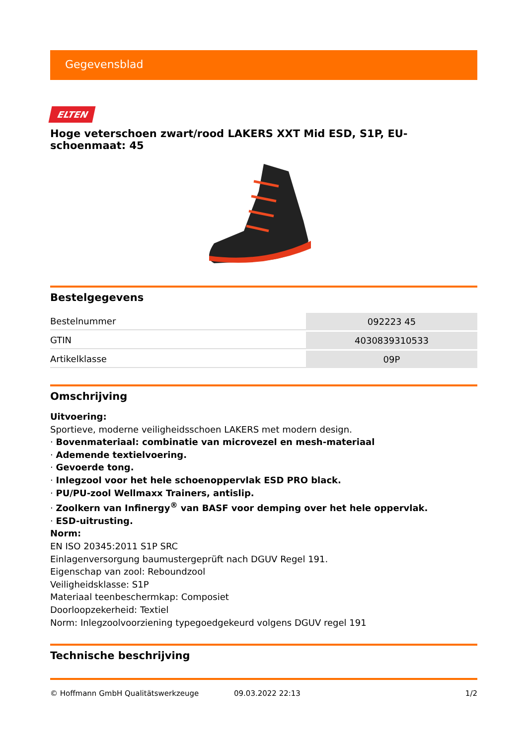Gegevensblad
ELTEN
Hoge veterschoen zwart/rood LAKERS XXT Mid ESD, S1P, EU-schoenmaat: 45
Bestelgegevens
| Bestelnummer | 092223 45 |
| GTIN | 4030839310533 |
| Artikelklasse | 09P |
Omschrijving
Uitvoering:
Sportieve, moderne veiligheidsschoen LAKERS met modern design.
· Bovenmateriaal: combinatie van microvezel en mesh-materiaal
· Ademende textielvoering.
· Gevoerde tong.
· Inlegzool voor het hele schoenoppervlak ESD PRO black.
· PU/PU-zool Wellmaxx Trainers, antislip.
· Zoolkern van Infinergy<sup>®</sup> van BASF voor demping over het hele oppervlak.
· ESD-uitrusting.
Norm:
EN ISO 20345:2011 S1P SRC
Einlagenversorgung baumustergeprüft nach DGUV Regel 191.
Eigenschap van zool: Reboundzool
Veiligheidsklasse: S1P
Materiaal teenbeschermkap: Composiet
Doorloopzekerheid: Textiel
Norm: Inlegzoolvoorziening typegoedgekeurd volgens DGUV regel 191
Technische beschrijving
© Hoffmann GmbH Qualitätswerkzeuge 09.03.2022 22:13 1/2